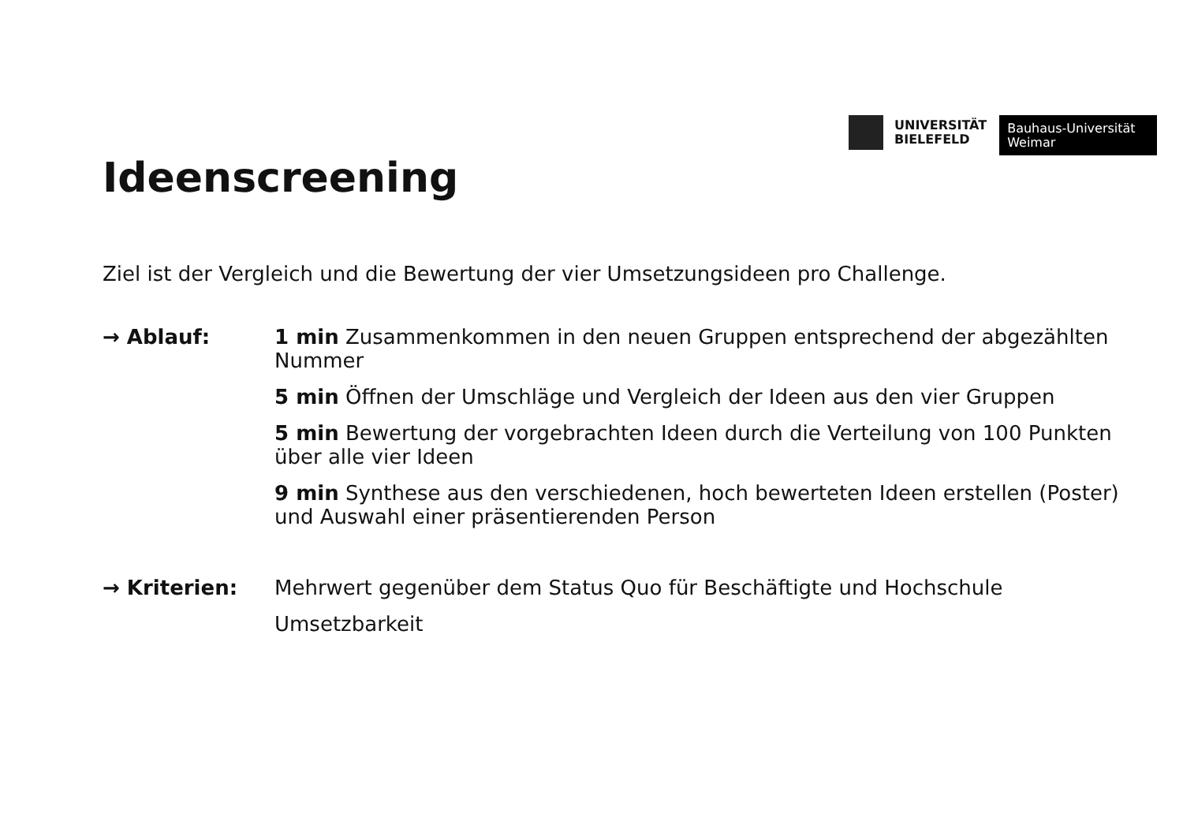UNIVERSITÄT
BIELEFELD
Bauhaus-Universität
Weimar
Ideenscreening
Ziel ist der Vergleich und die Bewertung der vier Umsetzungsideen pro Challenge.
→ Ablauf:
1 min Zusammenkommen in den neuen Gruppen entsprechend der abgezählten Nummer
5 min Öffnen der Umschläge und Vergleich der Ideen aus den vier Gruppen
5 min Bewertung der vorgebrachten Ideen durch die Verteilung von 100 Punkten über alle vier Ideen
9 min Synthese aus den verschiedenen, hoch bewerteten Ideen erstellen (Poster) und Auswahl einer präsentierenden Person
→ Kriterien:
Mehrwert gegenüber dem Status Quo für Beschäftigte und Hochschule
Umsetzbarkeit